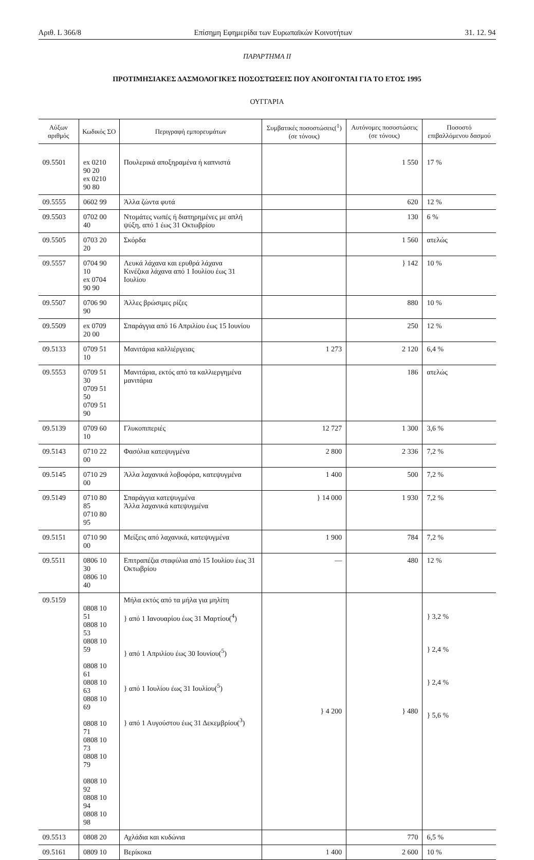Αριθ. L 366/8 Επίσημη Εφημερίδα των Ευρωπαϊκών Κοινοτήτων 31. 12. 94
ΠΑΡΑΡΤΗΜΑ ΙΙ
ΠΡΟΤΙΜΗΣΙΑΚΕΣ ΔΑΣΜΟΛΟΓΙΚΕΣ ΠΟΣΟΣΤΩΣΕΙΣ ΠΟΥ ΑΝΟΙΓΟΝΤΑΙ ΓΙΑ ΤΟ ΕΤΟΣ 1995
ΟΥΓΓΑΡΙΑ
| Αύξων αριθμός | Κωδικός ΣΟ | Περιγραφή εμπορευμάτων | Συμβατικές ποσοστώσεις(<sup>1</sup>) (σε τόνους) | Αυτόνομες ποσοστώσεις (σε τόνους) | Ποσοστό επιβαλλόμενου δασμού |
| --- | --- | --- | --- | --- | --- |
| 09.5501 | ex 0210 90 20 ex 0210 90 80 | Πουλερικά αποξηραμένα ή καπνιστά | | 1 550 | 17 % |
| 09.5555 | 0602 99 | Άλλα ζώντα φυτά | | 620 | 12 % |
| 09.5503 | 0702 00 40 | Ντομάτες νωπές ή διατηρημένες με απλή ψύξη, από 1 έως 31 Οκτωβρίου | | 130 | 6 % |
| 09.5505 | 0703 20 20 | Σκόρδα | | 1 560 | ατελώς |
| 09.5557 | 0704 90 10 ex 0704 90 90 | Λευκά λάχανα και ερυθρά λάχανα Κινέζικα λάχανα από 1 Ιουλίου έως 31 Ιουλίου | | } 142 | 10 % |
| 09.5507 | 0706 90 90 | Άλλες βρώσιμες ρίζες | | 880 | 10 % |
| 09.5509 | ex 0709 20 00 | Σπαράγγια από 16 Απριλίου έως 15 Ιουνίου | | 250 | 12 % |
| 09.5133 | 0709 51 10 | Μανιτάρια καλλιέργειας | 1 273 | 2 120 | 6,4 % |
| 09.5553 | 0709 51 30 0709 51 50 0709 51 90 | Μανιτάρια, εκτός από τα καλλιεργημένα μανιτάρια | | 186 | ατελώς |
| 09.5139 | 0709 60 10 | Γλυκοπιπεριές | 12 727 | 1 300 | 3,6 % |
| 09.5143 | 0710 22 00 | Φασόλια κατεψυγμένα | 2 800 | 2 336 | 7,2 % |
| 09.5145 | 0710 29 00 | Άλλα λαχανικά λοβοφόρα, κατεψυγμένα | 1 400 | 500 | 7,2 % |
| 09.5149 | 0710 80 85 0710 80 95 | Σπαράγγια κατεψυγμένα Άλλα λαχανικά κατεψυγμένα | } 14 000 | 1 930 | 7,2 % |
| 09.5151 | 0710 90 00 | Μείξεις από λαχανικά, κατεψυγμένα | 1 900 | 784 | 7,2 % |
| 09.5511 | 0806 10 30 0806 10 40 | Επιτραπέζια σταφύλια από 15 Ιουλίου έως 31 Οκτωβρίου | — | 480 | 12 % |
| 09.5159 | 0808 10 51 0808 10 53 0808 10 59 0808 10 61 0808 10 63 0808 10 69 0808 10 71 0808 10 73 0808 10 79 0808 10 92 0808 10 94 0808 10 98 | Μήλα εκτός από τα μήλα για μηλίτη } από 1 Ιανουαρίου έως 31 Μαρτίου(<sup>4</sup>) } από 1 Απριλίου έως 30 Ιουνίου(<sup>5</sup>) } από 1 Ιουλίου έως 31 Ιουλίου(<sup>5</sup>) } από 1 Αυγούστου έως 31 Δεκεμβρίου(<sup>3</sup>) | } 4 200 | } 480 | } 3,2 % } 2,4 % } 2,4 % } 5,6 % |
| 09.5513 | 0808 20 | Αχλάδια και κυδώνια | | 770 | 6,5 % |
| 09.5161 | 0809 10 | Βερίκοκα | 1 400 | 2 600 | 10 % |